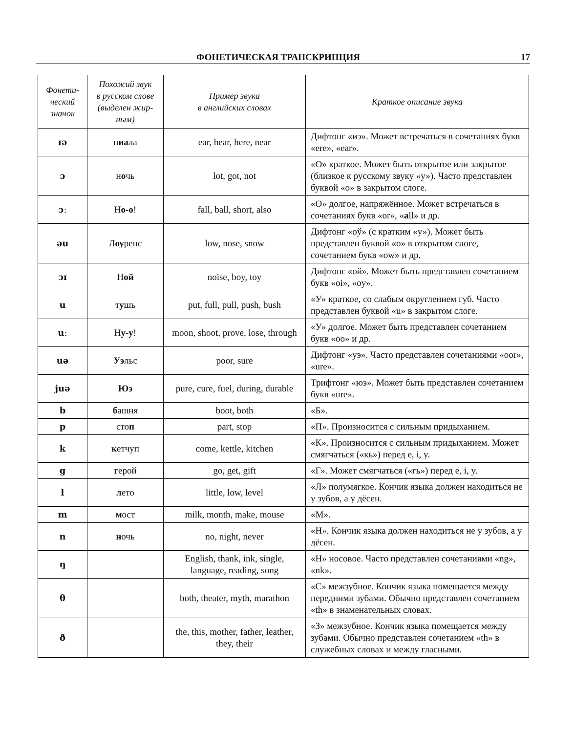ФОНЕТИЧЕСКАЯ ТРАНСКРИПЦИЯ 17
| Фонети- ческий значок | Похожий звук в русском слове (выделен жир- ным) | Пример звука в английских словах | Краткое описание звука |
| --- | --- | --- | --- |
| ɪə | п иа ла | ear, hear, here, near | Дифтонг «иэ». Может встречаться в сочетаниях букв «ere», «ear». |
| ɔ | н о чь | lot, got, not | «О» краткое. Может быть открытое или закрытое (близкое к русскому звуку «у»). Часто представлен буквой «о» в закрытом слоге. |
| ɔː | Н о-о ! | fall, ball, short, also | «О» долгое, напряжённое. Может встречаться в сочетаниях букв «or», « a ll» и др. |
| əu | Л оу ренс | low, nose, snow | Дифтонг «оў» (с кратким «у»). Может быть представлен буквой «о» в открытом слоге, сочетанием букв «ow» и др. |
| ɔɪ | Н ой | noise, boy, toy | Дифтонг «ой». Может быть представлен сочетанием букв «oi», «oy». |
| u | т у шь | put, full, pull, push, bush | «У» краткое, со слабым округлением губ. Часто представлен буквой «u» в закрытом слоге. |
| uː | Н у-у ! | moon, shoot, prove, lose, through | «У» долгое. Может быть представлен сочетанием букв «oo» и др. |
| uə | Уэ льс | poor, sure | Дифтонг «уэ». Часто представлен сочетаниями «oor», «ure». |
| juə | Юэ | pure, cure, fuel, during, durable | Трифтонг «юэ». Может быть представлен сочетанием букв «ure». |
| b | б ашня | boot, both | «Б». |
| p | сто п | part, stop | «П». Произносится с сильным придыханием. |
| k | к етчуп | come, kettle, kitchen | «К». Произносится с сильным придыханием. Может смягчаться («кь») перед e, i, y. |
| g | г ерой | go, get, gift | «Г». Может смягчаться («гь») перед e, i, y. |
| l | л ето | little, low, level | «Л» полумягкое. Кончик языка должен находиться не у зубов, а у дёсен. |
| m | м ост | milk, month, make, mouse | «М». |
| n | н очь | no, night, never | «Н». Кончик языка должен находиться не у зубов, а у дёсен. |
| ŋ | | English, thank, ink, single, language, reading, song | «Н» носовое. Часто представлен сочетаниями «ng», «nk». |
| θ | | both, theater, myth, marathon | «С» межзубное. Кончик языка помещается между передними зубами. Обычно представлен сочетанием «th» в знаменательных словах. |
| ð | | the, this, mother, father, leather, they, their | «З» межзубное. Кончик языка помещается между зубами. Обычно представлен сочетанием «th» в служебных словах и между гласными. |